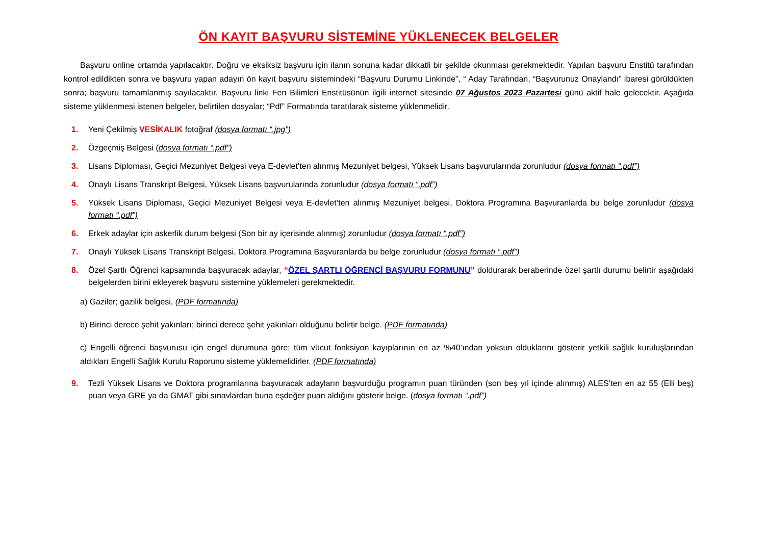ÖN KAYIT BAŞVURU SİSTEMİNE YÜKLENECEK BELGELER
Başvuru online ortamda yapılacaktır. Doğru ve eksiksiz başvuru için ilanın sonuna kadar dikkatli bir şekilde okunması gerekmektedir. Yapılan başvuru Enstitü tarafından kontrol edildikten sonra ve başvuru yapan adayın ön kayıt başvuru sistemindeki “Başvuru Durumu Linkinde”, “ Aday Tarafından, “Başvurunuz Onaylandı” ibaresi görüldükten sonra; başvuru tamamlanmış sayılacaktır. Başvuru linki Fen Bilimleri Enstitüsünün ilgili internet sitesinde 07 Ağustos 2023 Pazartesi günü aktif hale gelecektir. Aşağıda sisteme yüklenmesi istenen belgeler, belirtilen dosyalar; “Pdf” Formatında taratılarak sisteme yüklenmelidir.
1. Yeni Çekilmiş VESİKALIK fotoğraf (dosya formatı “.jpg”)
2. Özgeçmiş Belgesi (dosya formatı “.pdf”)
3. Lisans Diploması, Geçici Mezuniyet Belgesi veya E-devlet’ten alınmış Mezuniyet belgesi, Yüksek Lisans başvurularında zorunludur (dosya formatı “.pdf”)
4. Onaylı Lisans Transkript Belgesi, Yüksek Lisans başvurularında zorunludur (dosya formatı “.pdf”)
5. Yüksek Lisans Diploması, Geçici Mezuniyet Belgesi veya E-devlet’ten alınmış Mezuniyet belgesi, Doktora Programına Başvuranlarda bu belge zorunludur (dosya formatı “.pdf”)
6. Erkek adaylar için askerlik durum belgesi (Son bir ay içerisinde alınmış) zorunludur (dosya formatı “.pdf”)
7. Onaylı Yüksek Lisans Transkript Belgesi, Doktora Programına Başvuranlarda bu belge zorunludur (dosya formatı “.pdf”)
8. Özel Şartlı Öğrenci kapsamında başvuracak adaylar, “ÖZEL ŞARTLI ÖĞRENCİ BAŞVURU FORMUNU” doldurarak beraberinde özel şartlı durumu belirtir aşağıdaki belgelerden birini ekleyerek başvuru sistemine yüklemeleri gerekmektedir.
a) Gaziler; gazilik belgesi, (PDF formatında)
b) Birinci derece şehit yakınları; birinci derece şehit yakınları olduğunu belirtir belge. (PDF formatında)
c) Engelli öğrenci başvurusu için engel durumuna göre; tüm vücut fonksiyon kayıplarının en az %40’ından yoksun olduklarını gösterir yetkili sağlık kuruluşlarından aldıkları Engelli Sağlık Kurulu Raporunu sisteme yüklemelidirler. (PDF formatında)
9. Tezli Yüksek Lisans ve Doktora programlarına başvuracak adayların başvurduğu programın puan türünden (son beş yıl içinde alınmış) ALES’ten en az 55 (Elli beş) puan veya GRE ya da GMAT gibi sınavlardan buna eşdeğer puan aldığını gösterir belge. (dosya formatı “.pdf”)